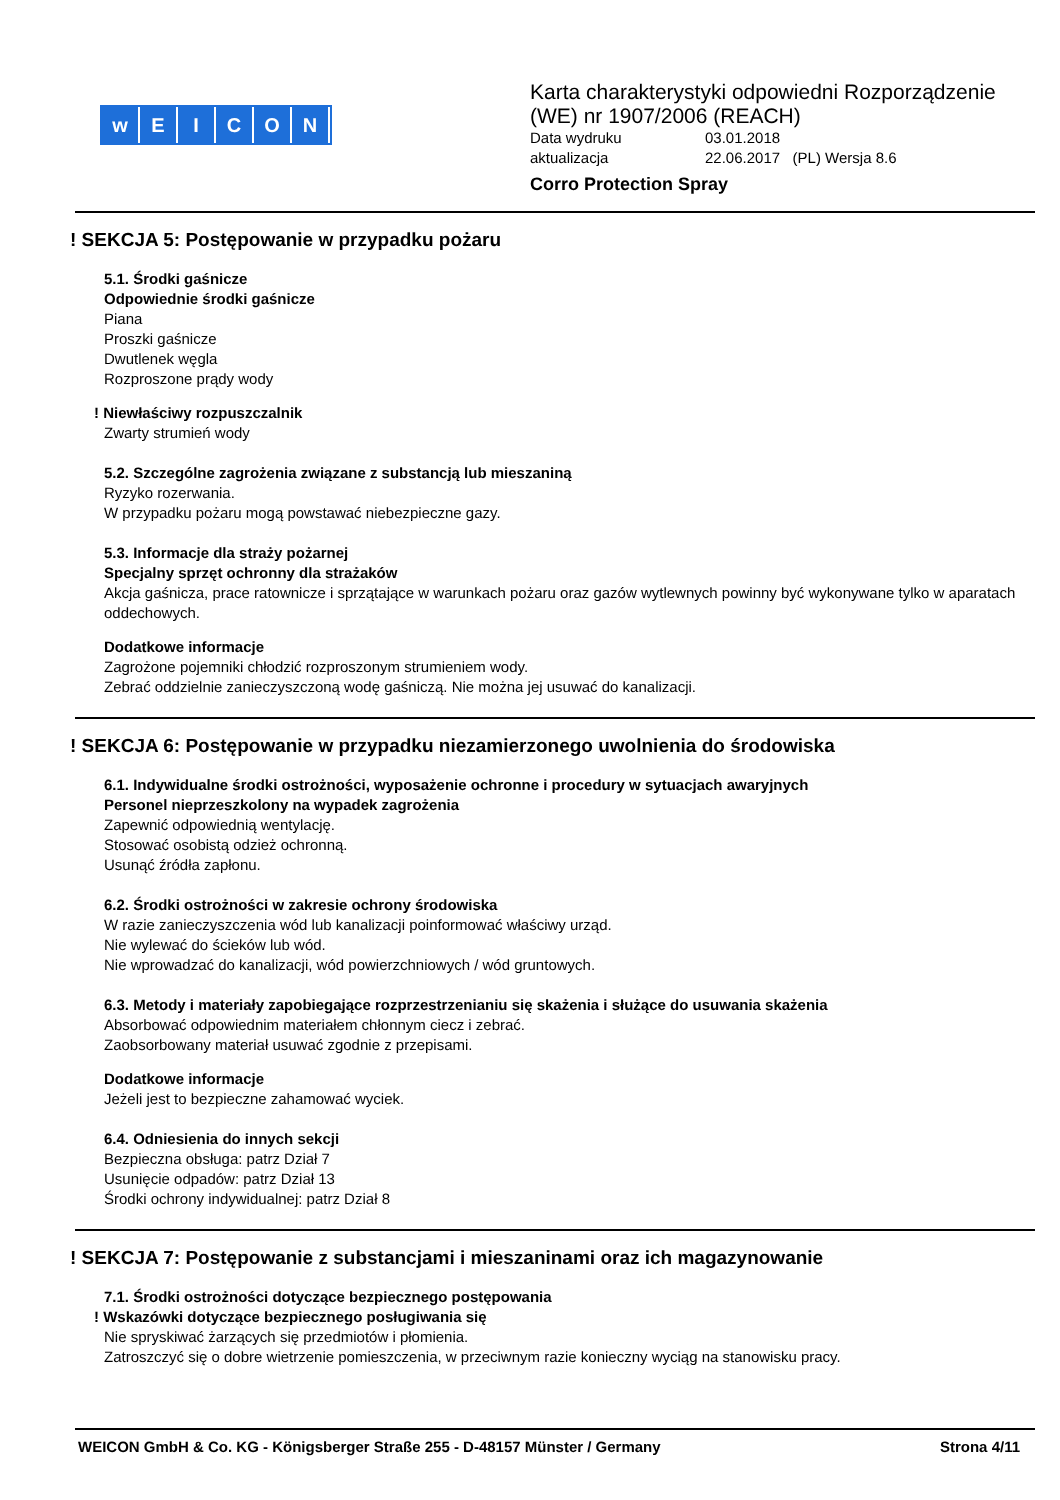wEICON
Karta charakterystyki odpowiedni Rozporządzenie
(WE) nr 1907/2006 (REACH)
Data wydruku 03.01.2018
aktualizacja 22.06.2017 (PL) Wersja 8.6
Corro Protection Spray
! SEKCJA 5: Postępowanie w przypadku pożaru
5.1. Środki gaśnicze
Odpowiednie środki gaśnicze
Piana
Proszki gaśnicze
Dwutlenek węgla
Rozproszone prądy wody
! Niewłaściwy rozpuszczalnik
Zwarty strumień wody
5.2. Szczególne zagrożenia związane z substancją lub mieszaniną
Ryzyko rozerwania.
W przypadku pożaru mogą powstawać niebezpieczne gazy.
5.3. Informacje dla straży pożarnej
Specjalny sprzęt ochronny dla strażaków
Akcja gaśnicza, prace ratownicze i sprzątające w warunkach pożaru oraz gazów wytlewnych powinny być wykonywane tylko w aparatach oddechowych.
Dodatkowe informacje
Zagrożone pojemniki chłodzić rozproszonym strumieniem wody.
Zebrać oddzielnie zanieczyszczoną wodę gaśniczą. Nie można jej usuwać do kanalizacji.
! SEKCJA 6: Postępowanie w przypadku niezamierzonego uwolnienia do środowiska
6.1. Indywidualne środki ostrożności, wyposażenie ochronne i procedury w sytuacjach awaryjnych
Personel nieprzeszkolony na wypadek zagrożenia
Zapewnić odpowiednią wentylację.
Stosować osobistą odzież ochronną.
Usunąć źródła zapłonu.
6.2. Środki ostrożności w zakresie ochrony środowiska
W razie zanieczyszczenia wód lub kanalizacji poinformować właściwy urząd.
Nie wylewać do ścieków lub wód.
Nie wprowadzać do kanalizacji, wód powierzchniowych / wód gruntowych.
6.3. Metody i materiały zapobiegające rozprzestrzenianiu się skażenia i służące do usuwania skażenia
Absorbować odpowiednim materiałem chłonnym ciecz i zebrać.
Zaobsorbowany materiał usuwać zgodnie z przepisami.
Dodatkowe informacje
Jeżeli jest to bezpieczne zahamować wyciek.
6.4. Odniesienia do innych sekcji
Bezpieczna obsługa: patrz Dział 7
Usunięcie odpadów: patrz Dział 13
Środki ochrony indywidualnej: patrz Dział 8
! SEKCJA 7: Postępowanie z substancjami i mieszaninami oraz ich magazynowanie
7.1. Środki ostrożności dotyczące bezpiecznego postępowania! Wskazówki dotyczące bezpiecznego posługiwania się
Nie spryskiwać żarzących się przedmiotów i płomienia.
Zatroszczyć się o dobre wietrzenie pomieszczenia, w przeciwnym razie konieczny wyciąg na stanowisku pracy.
WEICON GmbH & Co. KG - Königsberger Straße 255 - D-48157 Münster / Germany Strona 4/11